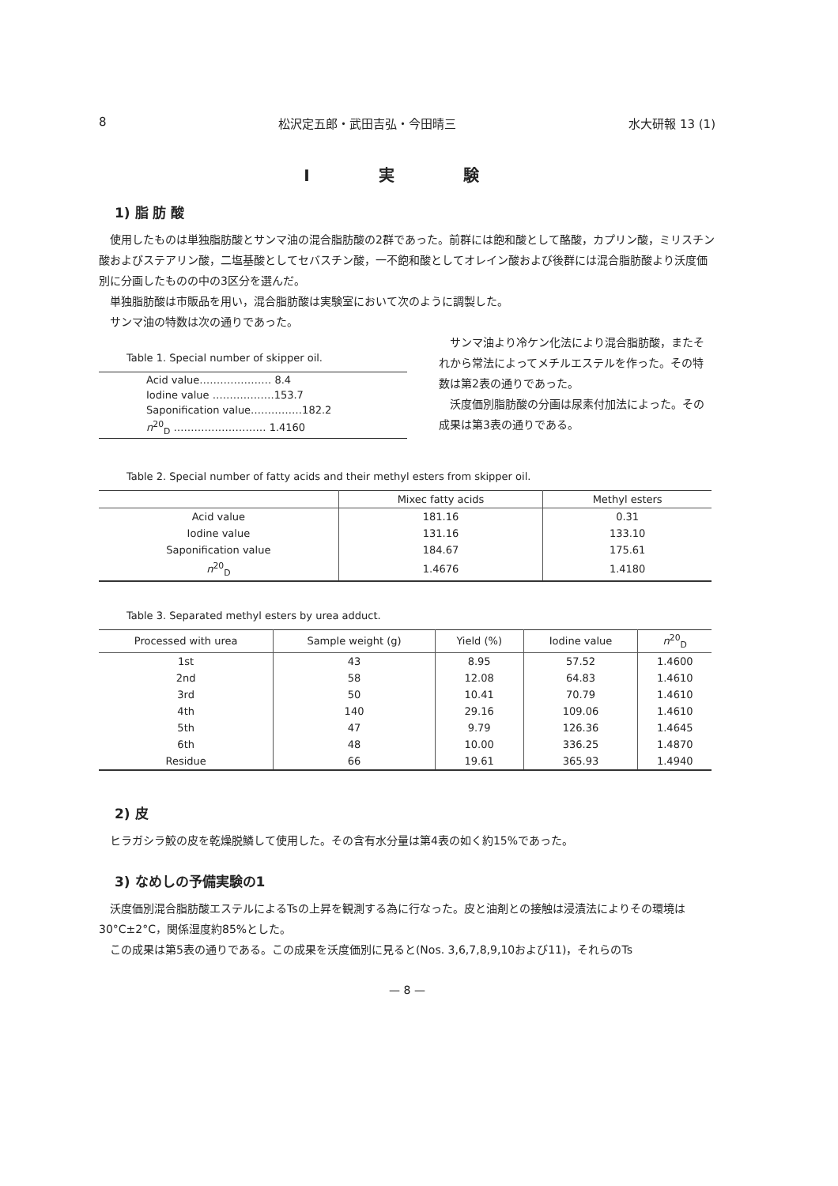8 松沢定五郎・武田吉弘・今田晴三 水大研報 13 (1)
Ⅰ 実 験
1) 脂 肪 酸
使用したものは単独脂肪酸とサンマ油の混合脂肪酸の2群であった。前群には飽和酸として酪酸，カプリン酸，ミリスチン酸およびステアリン酸，二塩基酸としてセバスチン酸，一不飽和酸としてオレイン酸および後群には混合脂肪酸より沃度価別に分画したものの中の3区分を選んだ。
単独脂肪酸は市販品を用い，混合脂肪酸は実験室において次のように調製した。
サンマ油の特数は次の通りであった。
Table 1. Special number of skipper oil.
| Acid value………………… 8.4 |
| Iodine value ………………153.7 |
| Saponification value……………182.2 |
| n<sup>20</sup><sub>D</sub> ……………………… 1.4160 |
サンマ油より冷ケン化法により混合脂肪酸，またそれから常法によってメチルエステルを作った。その特数は第2表の通りであった。
沃度価別脂肪酸の分画は尿素付加法によった。その成果は第3表の通りである。
Table 2. Special number of fatty acids and their methyl esters from skipper oil.
| | Mixec fatty acids | Methyl esters |
| --- | --- | --- |
| Acid value | 181.16 | 0.31 |
| Iodine value | 131.16 | 133.10 |
| Saponification value | 184.67 | 175.61 |
| n<sup>20</sup><sub>D</sub> | 1.4676 | 1.4180 |
Table 3. Separated methyl esters by urea adduct.
| Processed with urea | Sample weight (g) | Yield (%) | Iodine value | n<sup>20</sup><sub>D</sub> |
| --- | --- | --- | --- | --- |
| 1st | 43 | 8.95 | 57.52 | 1.4600 |
| 2nd | 58 | 12.08 | 64.83 | 1.4610 |
| 3rd | 50 | 10.41 | 70.79 | 1.4610 |
| 4th | 140 | 29.16 | 109.06 | 1.4610 |
| 5th | 47 | 9.79 | 126.36 | 1.4645 |
| 6th | 48 | 10.00 | 336.25 | 1.4870 |
| Residue | 66 | 19.61 | 365.93 | 1.4940 |
2) 皮
ヒラガシラ鮫の皮を乾燥脱鱗して使用した。その含有水分量は第4表の如く約15%であった。
3) なめしの予備実験の1
沃度価別混合脂肪酸エステルによるTsの上昇を観測する為に行なった。皮と油剤との接触は浸漬法によりその環境は30°C±2°C，関係湿度約85%とした。
この成果は第5表の通りである。この成果を沃度価別に見ると(Nos. 3,6,7,8,9,10および11)，それらのTs
— 8 —